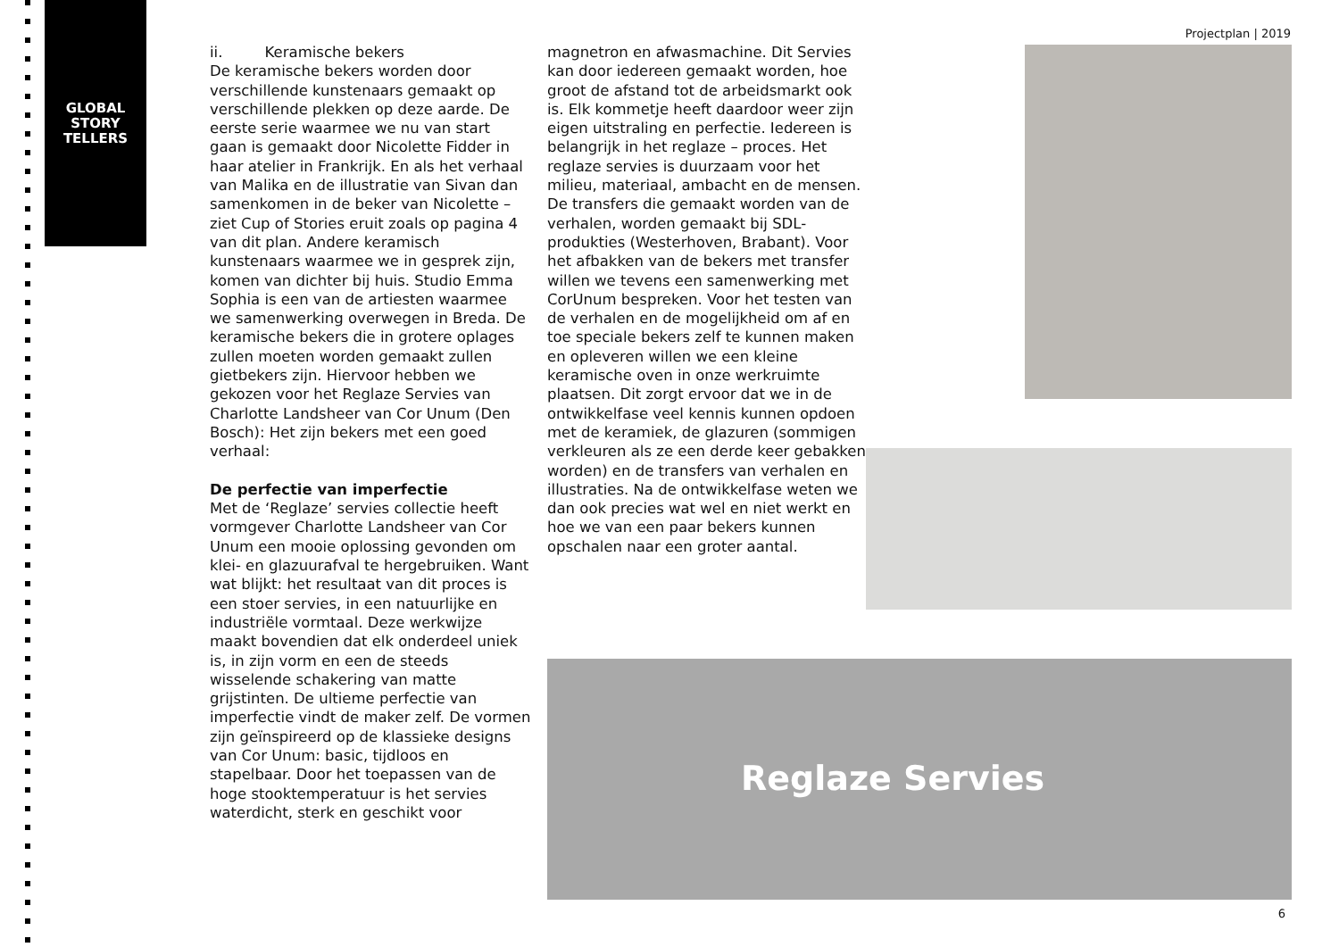GLOBAL
STORY
TELLERS
Projectplan | 2019
ii. Keramische bekers
De keramische bekers worden door verschillende kunstenaars gemaakt op verschillende plekken op deze aarde. De eerste serie waarmee we nu van start gaan is gemaakt door Nicolette Fidder in haar atelier in Frankrijk. En als het verhaal van Malika en de illustratie van Sivan dan samenkomen in de beker van Nicolette – ziet Cup of Stories eruit zoals op pagina 4 van dit plan. Andere keramisch kunstenaars waarmee we in gesprek zijn, komen van dichter bij huis. Studio Emma Sophia is een van de artiesten waarmee we samenwerking overwegen in Breda. De keramische bekers die in grotere oplages zullen moeten worden gemaakt zullen gietbekers zijn. Hiervoor hebben we gekozen voor het Reglaze Servies van Charlotte Landsheer van Cor Unum (Den Bosch): Het zijn bekers met een goed verhaal:
De perfectie van imperfectie
Met de ‘Reglaze’ servies collectie heeft vormgever Charlotte Landsheer van Cor Unum een mooie oplossing gevonden om klei- en glazuurafval te hergebruiken. Want wat blijkt: het resultaat van dit proces is een stoer servies, in een natuurlijke en industriële vormtaal. Deze werkwijze maakt bovendien dat elk onderdeel uniek is, in zijn vorm en een de steeds wisselende schakering van matte grijstinten. De ultieme perfectie van imperfectie vindt de maker zelf. De vormen zijn geïnspireerd op de klassieke designs van Cor Unum: basic, tijdloos en stapelbaar. Door het toepassen van de hoge stooktemperatuur is het servies waterdicht, sterk en geschikt voor
magnetron en afwasmachine. Dit Servies kan door iedereen gemaakt worden, hoe groot de afstand tot de arbeidsmarkt ook is. Elk kommetje heeft daardoor weer zijn eigen uitstraling en perfectie. Iedereen is belangrijk in het reglaze – proces. Het reglaze servies is duurzaam voor het milieu, materiaal, ambacht en de mensen.
De transfers die gemaakt worden van de verhalen, worden gemaakt bij SDL- produkties (Westerhoven, Brabant). Voor het afbakken van de bekers met transfer willen we tevens een samenwerking met CorUnum bespreken. Voor het testen van de verhalen en de mogelijkheid om af en toe speciale bekers zelf te kunnen maken en opleveren willen we een kleine keramische oven in onze werkruimte plaatsen. Dit zorgt ervoor dat we in de ontwikkelfase veel kennis kunnen opdoen met de keramiek, de glazuren (sommigen verkleuren als ze een derde keer gebakken worden) en de transfers van verhalen en illustraties. Na de ontwikkelfase weten we dan ook precies wat wel en niet werkt en hoe we van een paar bekers kunnen opschalen naar een groter aantal.
Reglaze Servies
6